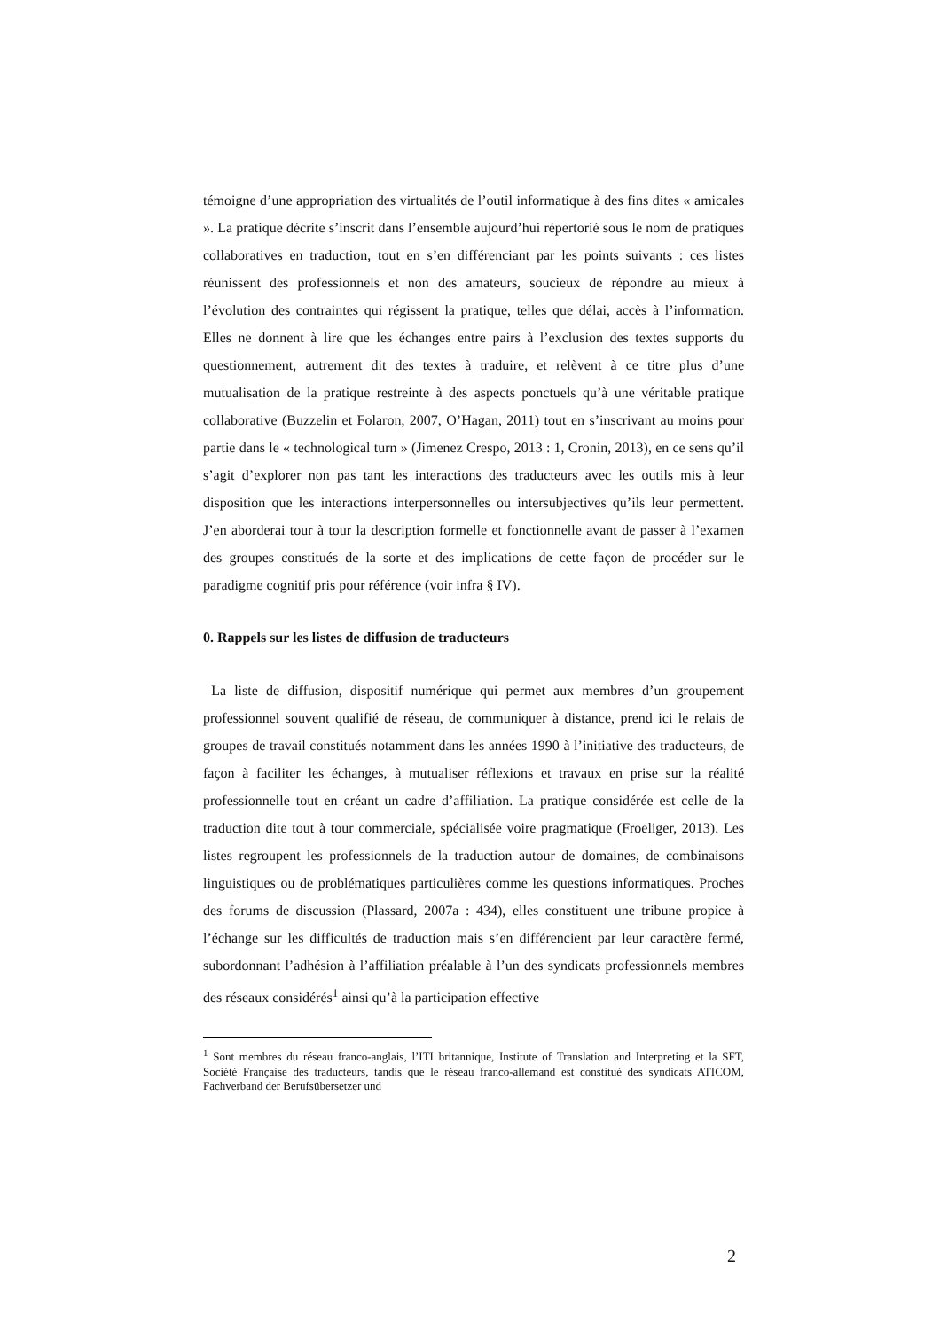témoigne d’une appropriation des virtualités de l’outil informatique à des fins dites « amicales ». La pratique décrite s’inscrit dans l’ensemble aujourd’hui répertorié sous le nom de pratiques collaboratives en traduction, tout en s’en différenciant par les points suivants : ces listes réunissent des professionnels et non des amateurs, soucieux de répondre au mieux à l’évolution des contraintes qui régissent la pratique, telles que délai, accès à l’information. Elles ne donnent à lire que les échanges entre pairs à l’exclusion des textes supports du questionnement, autrement dit des textes à traduire, et relèvent à ce titre plus d’une mutualisation de la pratique restreinte à des aspects ponctuels qu’à une véritable pratique collaborative (Buzzelin et Folaron, 2007, O’Hagan, 2011) tout en s’inscrivant au moins pour partie dans le « technological turn » (Jimenez Crespo, 2013 : 1, Cronin, 2013), en ce sens qu’il s’agit d’explorer non pas tant les interactions des traducteurs avec les outils mis à leur disposition que les interactions interpersonnelles ou intersubjectives qu’ils leur permettent. J’en aborderai tour à tour la description formelle et fonctionnelle avant de passer à l’examen des groupes constitués de la sorte et des implications de cette façon de procéder sur le paradigme cognitif pris pour référence (voir infra § IV).
0. Rappels sur les listes de diffusion de traducteurs
La liste de diffusion, dispositif numérique qui permet aux membres d’un groupement professionnel souvent qualifié de réseau, de communiquer à distance, prend ici le relais de groupes de travail constitués notamment dans les années 1990 à l’initiative des traducteurs, de façon à faciliter les échanges, à mutualiser réflexions et travaux en prise sur la réalité professionnelle tout en créant un cadre d’affiliation. La pratique considérée est celle de la traduction dite tout à tour commerciale, spécialisée voire pragmatique (Froeliger, 2013). Les listes regroupent les professionnels de la traduction autour de domaines, de combinaisons linguistiques ou de problématiques particulières comme les questions informatiques. Proches des forums de discussion (Plassard, 2007a : 434), elles constituent une tribune propice à l’échange sur les difficultés de traduction mais s’en différencient par leur caractère fermé, subordonnant l’adhésion à l’affiliation préalable à l’un des syndicats professionnels membres des réseaux considérés<sup>1</sup> ainsi qu’à la participation effective
<sup>1</sup> Sont membres du réseau franco-anglais, l’ITI britannique, Institute of Translation and Interpreting et la SFT, Société Française des traducteurs, tandis que le réseau franco-allemand est constitué des syndicats ATICOM, Fachverband der Berufsübersetzer und
2